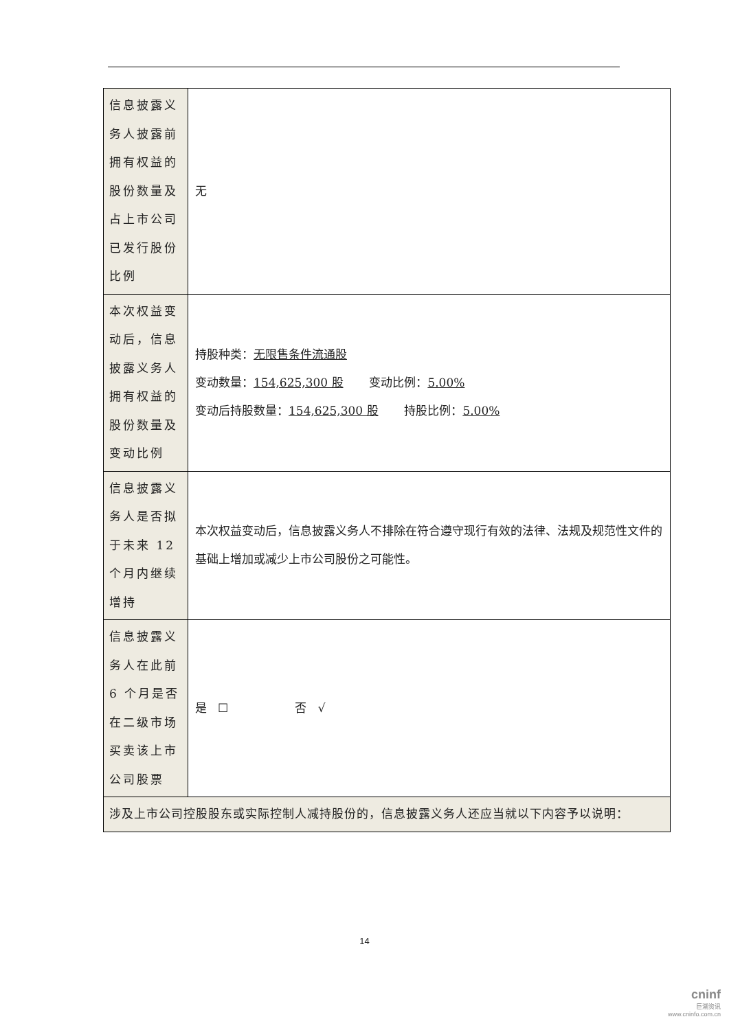| 信息披露义务人披露前拥有权益的股份数量及占上市公司已发行股份比例 | 无 |
| 本次权益变动后，信息披露义务人拥有权益的股份数量及变动比例 | 持股种类： 无限售条件流通股 变动数量： 154,625,300 股 变动比例： 5.00% 变动后持股数量： 154,625,300 股 持股比例： 5.00% |
| 信息披露义务人是否拟于未来 12 个月内继续增持 | 本次权益变动后，信息披露义务人不排除在符合遵守现行有效的法律、法规及规范性文件的基础上增加或减少上市公司股份之可能性。 |
| 信息披露义务人在此前 6 个月是否在二级市场买卖该上市公司股票 | 是 ☐ 否 √ |
| 涉及上市公司控股股东或实际控制人减持股份的，信息披露义务人还应当就以下内容予以说明： | |
14
cninf
巨潮资讯
www.cninfo.com.cn